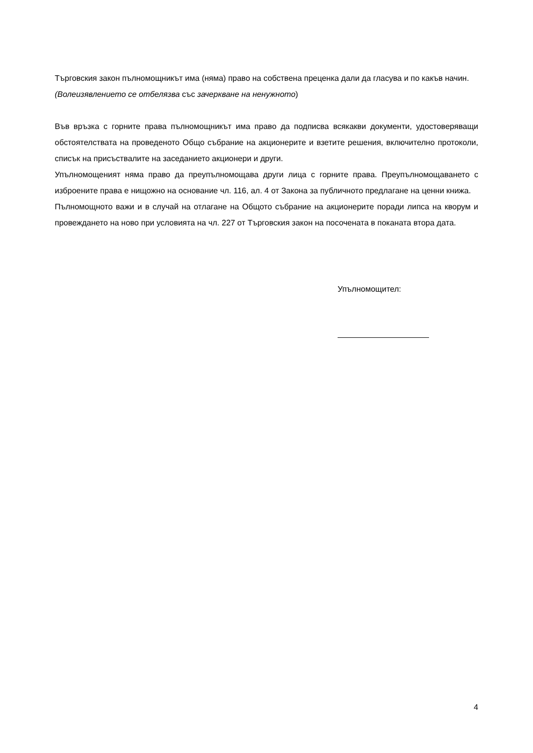Търговския закон пълномощникът има (няма) право на собствена преценка дали да гласува и по какъв начин.
(Волеизявлението се отбелязва със зачеркване на ненужното)
Във връзка с горните права пълномощникът има право да подписва всякакви документи, удостоверяващи обстоятелствата на проведеното Общо събрание на акционерите и взетите решения, включително протоколи, списък на присъствалите на заседанието акционери и други.
Упълномощеният няма право да преупълномощава други лица с горните права. Преупълномощаването с изброените права е нищожно на основание чл. 116, ал. 4 от Закона за публичното предлагане на ценни книжа.
Пълномощното важи и в случай на отлагане на Общото събрание на акционерите поради липса на кворум и провеждането на ново при условията на чл. 227 от Търговския закон на посочената в поканата втора дата.
Упълномощител:
4